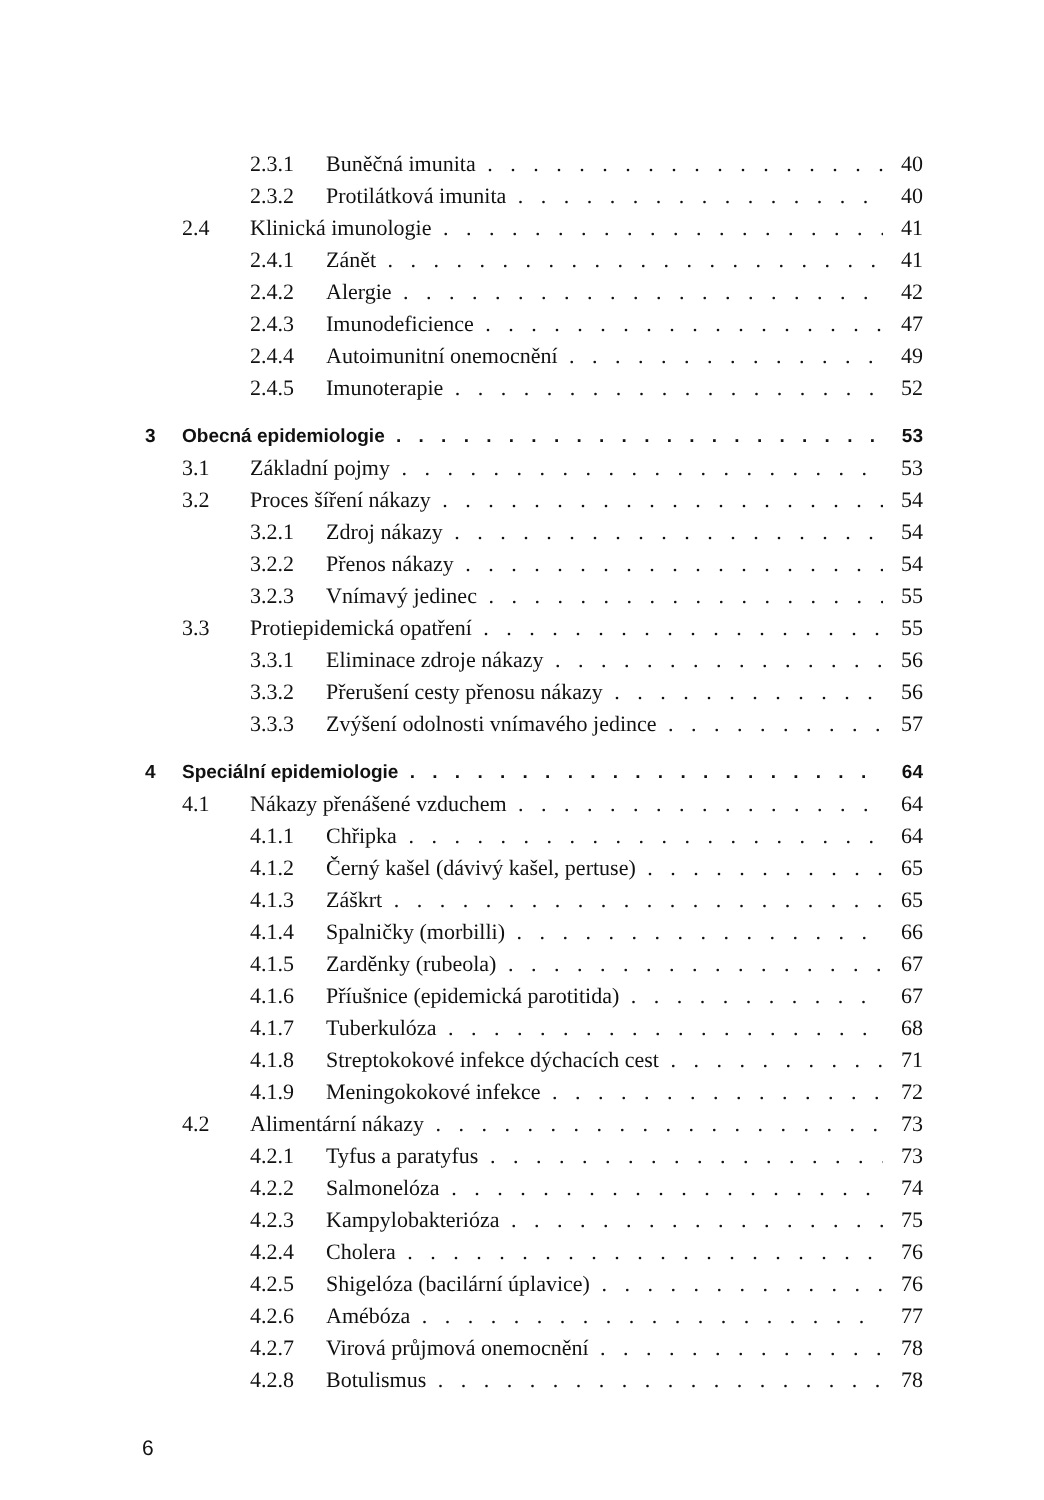2.3.1 Buněčná imunita 40
2.3.2 Protilátková imunita 40
2.4 Klinická imunologie 41
2.4.1 Zánět 41
2.4.2 Alergie 42
2.4.3 Imunodeficience 47
2.4.4 Autoimunitní onemocnění 49
2.4.5 Imunoterapie 52
3 Obecná epidemiologie 53
3.1 Základní pojmy 53
3.2 Proces šíření nákazy 54
3.2.1 Zdroj nákazy 54
3.2.2 Přenos nákazy 54
3.2.3 Vnímavý jedinec 55
3.3 Protiepidemická opatření 55
3.3.1 Eliminace zdroje nákazy 56
3.3.2 Přerušení cesty přenosu nákazy 56
3.3.3 Zvýšení odolnosti vnímavého jedince 57
4 Speciální epidemiologie 64
4.1 Nákazy přenášené vzduchem 64
4.1.1 Chřipka 64
4.1.2 Černý kašel (dávivý kašel, pertuse) 65
4.1.3 Záškrt 65
4.1.4 Spalničky (morbilli) 66
4.1.5 Zarděnky (rubeola) 67
4.1.6 Příušnice (epidemická parotitida) 67
4.1.7 Tuberkulóza 68
4.1.8 Streptokokové infekce dýchacích cest 71
4.1.9 Meningokokové infekce 72
4.2 Alimentární nákazy 73
4.2.1 Tyfus a paratyfus 73
4.2.2 Salmonelóza 74
4.2.3 Kampylobakterióza 75
4.2.4 Cholera 76
4.2.5 Shigelóza (bacilární úplavice) 76
4.2.6 Amébóza 77
4.2.7 Virová průjmová onemocnění 78
4.2.8 Botulismus 78
6